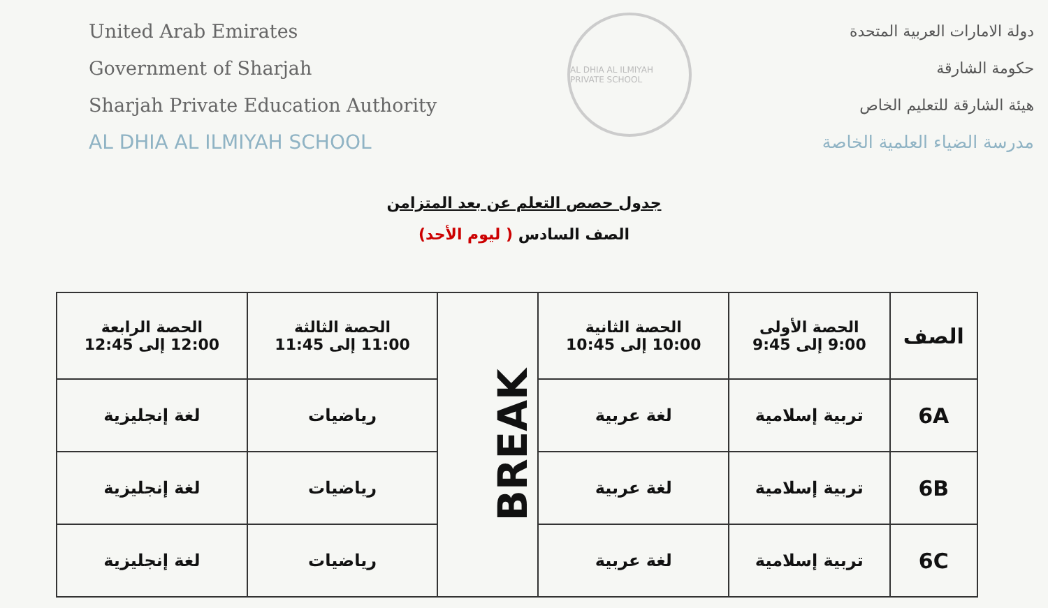United Arab Emirates
Government of Sharjah
Sharjah Private Education Authority
AL DHIA AL ILMIYAH SCHOOL
AL DHIA AL ILMIYAH PRIVATE SCHOOL
دولة الامارات العربية المتحدة
حكومة الشارقة
هيئة الشارقة للتعليم الخاص
مدرسة الضياء العلمية الخاصة
جدول حصص التعلم عن بعد المتزامن
الصف السادس ( ليوم الأحد)
| الصف | الحصة الأولى 9:00 إلى 9:45 | الحصة الثانية 10:00 إلى 10:45 | BREAK | الحصة الثالثة 11:00 إلى 11:45 | الحصة الرابعة 12:00 إلى 12:45 |
| 6A | تربية إسلامية | لغة عربية | | رياضيات | لغة إنجليزية |
| 6B | تربية إسلامية | لغة عربية | | رياضيات | لغة إنجليزية |
| 6C | تربية إسلامية | لغة عربية | | رياضيات | لغة إنجليزية |